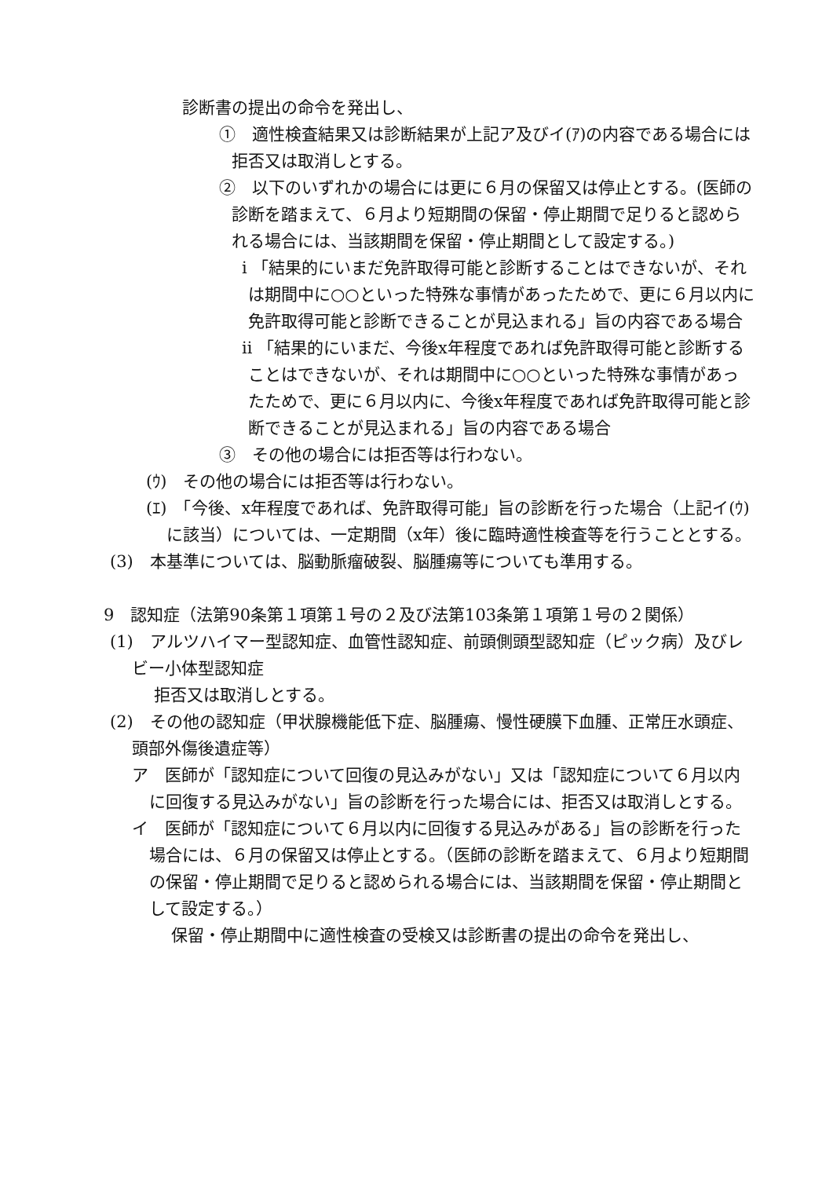診断書の提出の命令を発出し、
①　適性検査結果又は診断結果が上記ア及びイ(ｱ)の内容である場合には拒否又は取消しとする。
②　以下のいずれかの場合には更に６月の保留又は停止とする。(医師の診断を踏まえて、６月より短期間の保留・停止期間で足りると認められる場合には、当該期間を保留・停止期間として設定する。)
ⅰ 「結果的にいまだ免許取得可能と診断することはできないが、それは期間中に○○といった特殊な事情があったためで、更に６月以内に免許取得可能と診断できることが見込まれる」旨の内容である場合
ⅱ 「結果的にいまだ、今後x年程度であれば免許取得可能と診断することはできないが、それは期間中に○○といった特殊な事情があったためで、更に６月以内に、今後x年程度であれば免許取得可能と診断できることが見込まれる」旨の内容である場合
③　その他の場合には拒否等は行わない。
(ｳ)　その他の場合には拒否等は行わない。
(ｴ)　「今後、x年程度であれば、免許取得可能」旨の診断を行った場合（上記イ(ｳ)に該当）については、一定期間（x年）後に臨時適性検査等を行うこととする。
(3)　本基準については、脳動脈瘤破裂、脳腫瘍等についても準用する。
9　認知症（法第90条第１項第１号の２及び法第103条第１項第１号の２関係）
(1)　アルツハイマー型認知症、血管性認知症、前頭側頭型認知症（ピック病）及びレビー小体型認知症
拒否又は取消しとする。
(2)　その他の認知症（甲状腺機能低下症、脳腫瘍、慢性硬膜下血腫、正常圧水頭症、頭部外傷後遺症等）
ア　医師が「認知症について回復の見込みがない」又は「認知症について６月以内に回復する見込みがない」旨の診断を行った場合には、拒否又は取消しとする。
イ　医師が「認知症について６月以内に回復する見込みがある」旨の診断を行った場合には、６月の保留又は停止とする。（医師の診断を踏まえて、６月より短期間の保留・停止期間で足りると認められる場合には、当該期間を保留・停止期間として設定する。）
保留・停止期間中に適性検査の受検又は診断書の提出の命令を発出し、